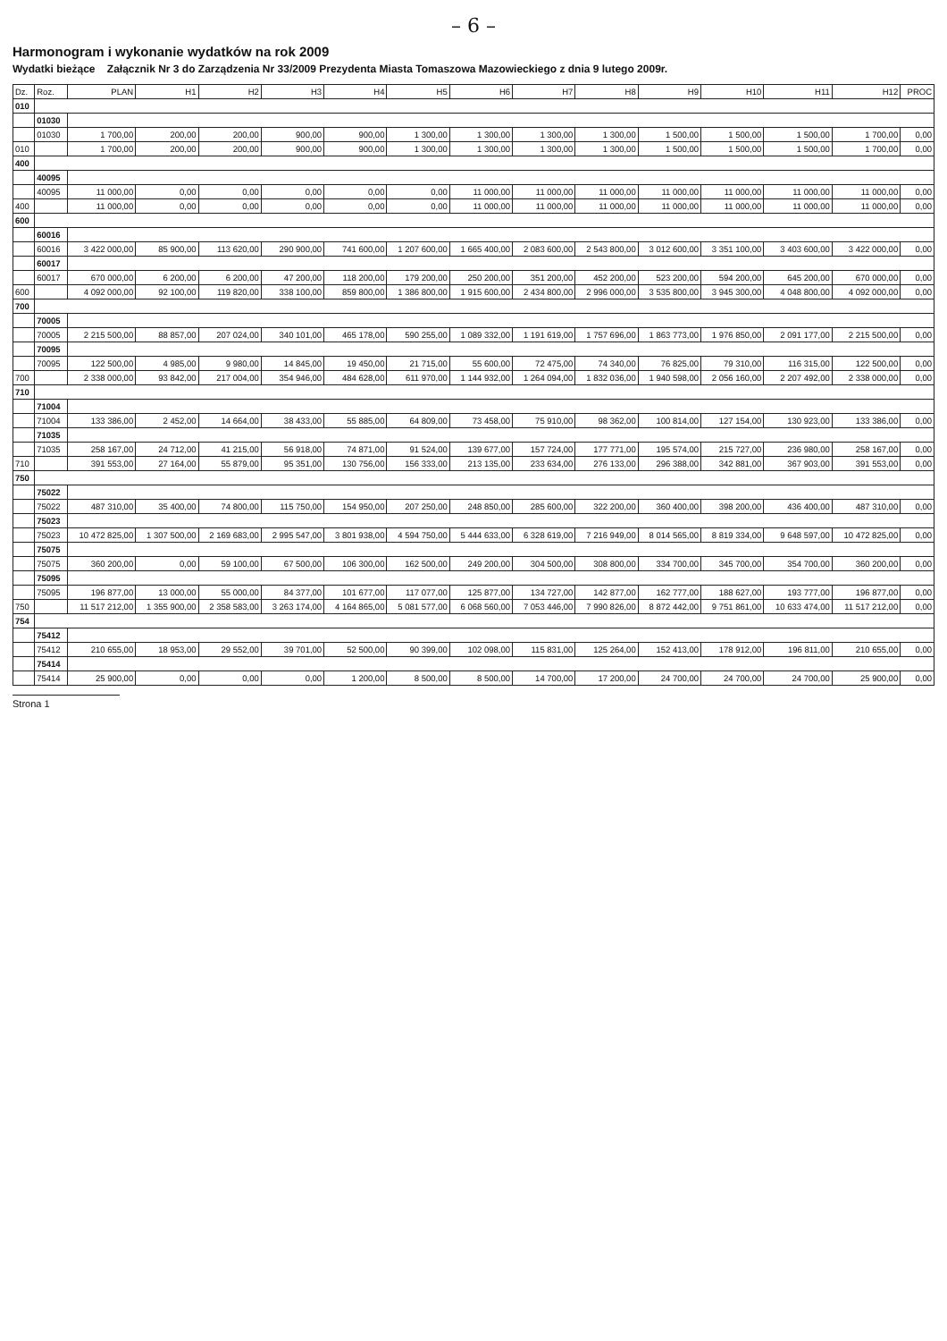– 6 –
Harmonogram i wykonanie wydatków na rok 2009
Wydatki bieżące Załącznik Nr 3 do Zarządzenia Nr 33/2009 Prezydenta Miasta Tomaszowa Mazowieckiego z dnia 9 lutego 2009r.
| Dz. | Roz. | PLAN | H1 | H2 | H3 | H4 | H5 | H6 | H7 | H8 | H9 | H10 | H11 | H12 | PROC |
| --- | --- | --- | --- | --- | --- | --- | --- | --- | --- | --- | --- | --- | --- | --- | --- |
| 010 | | | | | | | | | | | | | | | |
| | 01030 | | | | | | | | | | | | | | |
| | 01030 | 1 700,00 | 200,00 | 200,00 | 900,00 | 900,00 | 1 300,00 | 1 300,00 | 1 300,00 | 1 300,00 | 1 500,00 | 1 500,00 | 1 500,00 | 1 700,00 | 0,00 |
| 010 | | 1 700,00 | 200,00 | 200,00 | 900,00 | 900,00 | 1 300,00 | 1 300,00 | 1 300,00 | 1 300,00 | 1 500,00 | 1 500,00 | 1 500,00 | 1 700,00 | 0,00 |
| 400 | | | | | | | | | | | | | | | |
| | 40095 | | | | | | | | | | | | | | |
| | 40095 | 11 000,00 | 0,00 | 0,00 | 0,00 | 0,00 | 0,00 | 11 000,00 | 11 000,00 | 11 000,00 | 11 000,00 | 11 000,00 | 11 000,00 | 11 000,00 | 0,00 |
| 400 | | 11 000,00 | 0,00 | 0,00 | 0,00 | 0,00 | 0,00 | 11 000,00 | 11 000,00 | 11 000,00 | 11 000,00 | 11 000,00 | 11 000,00 | 11 000,00 | 0,00 |
| 600 | | | | | | | | | | | | | | | |
| | 60016 | | | | | | | | | | | | | | |
| | 60016 | 3 422 000,00 | 85 900,00 | 113 620,00 | 290 900,00 | 741 600,00 | 1 207 600,00 | 1 665 400,00 | 2 083 600,00 | 2 543 800,00 | 3 012 600,00 | 3 351 100,00 | 3 403 600,00 | 3 422 000,00 | 0,00 |
| | 60017 | | | | | | | | | | | | | | |
| | 60017 | 670 000,00 | 6 200,00 | 6 200,00 | 47 200,00 | 118 200,00 | 179 200,00 | 250 200,00 | 351 200,00 | 452 200,00 | 523 200,00 | 594 200,00 | 645 200,00 | 670 000,00 | 0,00 |
| 600 | | 4 092 000,00 | 92 100,00 | 119 820,00 | 338 100,00 | 859 800,00 | 1 386 800,00 | 1 915 600,00 | 2 434 800,00 | 2 996 000,00 | 3 535 800,00 | 3 945 300,00 | 4 048 800,00 | 4 092 000,00 | 0,00 |
| 700 | | | | | | | | | | | | | | | |
| | 70005 | | | | | | | | | | | | | | |
| | 70005 | 2 215 500,00 | 88 857,00 | 207 024,00 | 340 101,00 | 465 178,00 | 590 255,00 | 1 089 332,00 | 1 191 619,00 | 1 757 696,00 | 1 863 773,00 | 1 976 850,00 | 2 091 177,00 | 2 215 500,00 | 0,00 |
| | 70095 | | | | | | | | | | | | | | |
| | 70095 | 122 500,00 | 4 985,00 | 9 980,00 | 14 845,00 | 19 450,00 | 21 715,00 | 55 600,00 | 72 475,00 | 74 340,00 | 76 825,00 | 79 310,00 | 116 315,00 | 122 500,00 | 0,00 |
| 700 | | 2 338 000,00 | 93 842,00 | 217 004,00 | 354 946,00 | 484 628,00 | 611 970,00 | 1 144 932,00 | 1 264 094,00 | 1 832 036,00 | 1 940 598,00 | 2 056 160,00 | 2 207 492,00 | 2 338 000,00 | 0,00 |
| 710 | | | | | | | | | | | | | | | |
| | 71004 | | | | | | | | | | | | | | |
| | 71004 | 133 386,00 | 2 452,00 | 14 664,00 | 38 433,00 | 55 885,00 | 64 809,00 | 73 458,00 | 75 910,00 | 98 362,00 | 100 814,00 | 127 154,00 | 130 923,00 | 133 386,00 | 0,00 |
| | 71035 | | | | | | | | | | | | | | |
| | 71035 | 258 167,00 | 24 712,00 | 41 215,00 | 56 918,00 | 74 871,00 | 91 524,00 | 139 677,00 | 157 724,00 | 177 771,00 | 195 574,00 | 215 727,00 | 236 980,00 | 258 167,00 | 0,00 |
| 710 | | 391 553,00 | 27 164,00 | 55 879,00 | 95 351,00 | 130 756,00 | 156 333,00 | 213 135,00 | 233 634,00 | 276 133,00 | 296 388,00 | 342 881,00 | 367 903,00 | 391 553,00 | 0,00 |
| 750 | | | | | | | | | | | | | | | |
| | 75022 | | | | | | | | | | | | | | |
| | 75022 | 487 310,00 | 35 400,00 | 74 800,00 | 115 750,00 | 154 950,00 | 207 250,00 | 248 850,00 | 285 600,00 | 322 200,00 | 360 400,00 | 398 200,00 | 436 400,00 | 487 310,00 | 0,00 |
| | 75023 | | | | | | | | | | | | | | |
| | 75023 | 10 472 825,00 | 1 307 500,00 | 2 169 683,00 | 2 995 547,00 | 3 801 938,00 | 4 594 750,00 | 5 444 633,00 | 6 328 619,00 | 7 216 949,00 | 8 014 565,00 | 8 819 334,00 | 9 648 597,00 | 10 472 825,00 | 0,00 |
| | 75075 | | | | | | | | | | | | | | |
| | 75075 | 360 200,00 | 0,00 | 59 100,00 | 67 500,00 | 106 300,00 | 162 500,00 | 249 200,00 | 304 500,00 | 308 800,00 | 334 700,00 | 345 700,00 | 354 700,00 | 360 200,00 | 0,00 |
| | 75095 | | | | | | | | | | | | | | |
| | 75095 | 196 877,00 | 13 000,00 | 55 000,00 | 84 377,00 | 101 677,00 | 117 077,00 | 125 877,00 | 134 727,00 | 142 877,00 | 162 777,00 | 188 627,00 | 193 777,00 | 196 877,00 | 0,00 |
| 750 | | 11 517 212,00 | 1 355 900,00 | 2 358 583,00 | 3 263 174,00 | 4 164 865,00 | 5 081 577,00 | 6 068 560,00 | 7 053 446,00 | 7 990 826,00 | 8 872 442,00 | 9 751 861,00 | 10 633 474,00 | 11 517 212,00 | 0,00 |
| 754 | | | | | | | | | | | | | | | |
| | 75412 | | | | | | | | | | | | | | |
| | 75412 | 210 655,00 | 18 953,00 | 29 552,00 | 39 701,00 | 52 500,00 | 90 399,00 | 102 098,00 | 115 831,00 | 125 264,00 | 152 413,00 | 178 912,00 | 196 811,00 | 210 655,00 | 0,00 |
| | 75414 | | | | | | | | | | | | | | |
| | 75414 | 25 900,00 | 0,00 | 0,00 | 0,00 | 1 200,00 | 8 500,00 | 8 500,00 | 14 700,00 | 17 200,00 | 24 700,00 | 24 700,00 | 24 700,00 | 25 900,00 | 0,00 |
Strona 1